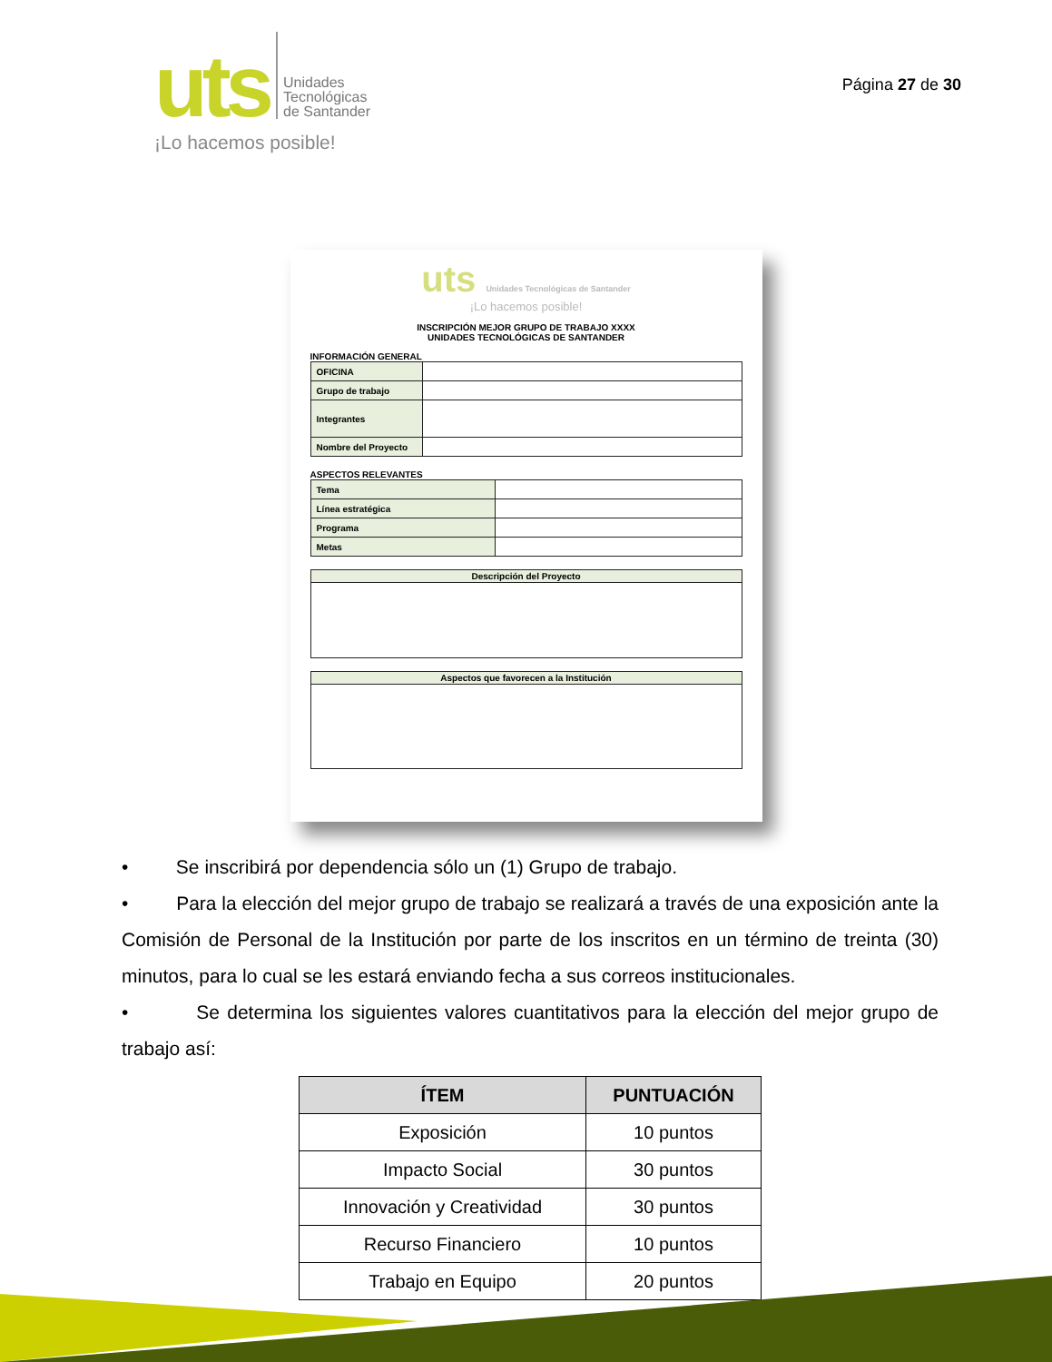uts
Unidades
Tecnológicas
de Santander
¡Lo hacemos posible!
Página 27 de 30
uts Unidades Tecnológicas de Santander
¡Lo hacemos posible!
INSCRIPCIÓN MEJOR GRUPO DE TRABAJO XXXX
UNIDADES TECNOLÓGICAS DE SANTANDER
INFORMACIÓN GENERAL
| OFICINA | |
| Grupo de trabajo | |
| Integrantes | |
| Nombre del Proyecto | |
ASPECTOS RELEVANTES
| Tema | |
| Línea estratégica | |
| Programa | |
| Metas | |
| Descripción del Proyecto |
| Aspectos que favorecen a la Institución |
• Se inscribirá por dependencia sólo un (1) Grupo de trabajo.
• Para la elección del mejor grupo de trabajo se realizará a través de una exposición ante la Comisión de Personal de la Institución por parte de los inscritos en un término de treinta (30) minutos, para lo cual se les estará enviando fecha a sus correos institucionales.
• Se determina los siguientes valores cuantitativos para la elección del mejor grupo de trabajo así:
| ÍTEM | PUNTUACIÓN |
| --- | --- |
| Exposición | 10 puntos |
| Impacto Social | 30 puntos |
| Innovación y Creatividad | 30 puntos |
| Recurso Financiero | 10 puntos |
| Trabajo en Equipo | 20 puntos |